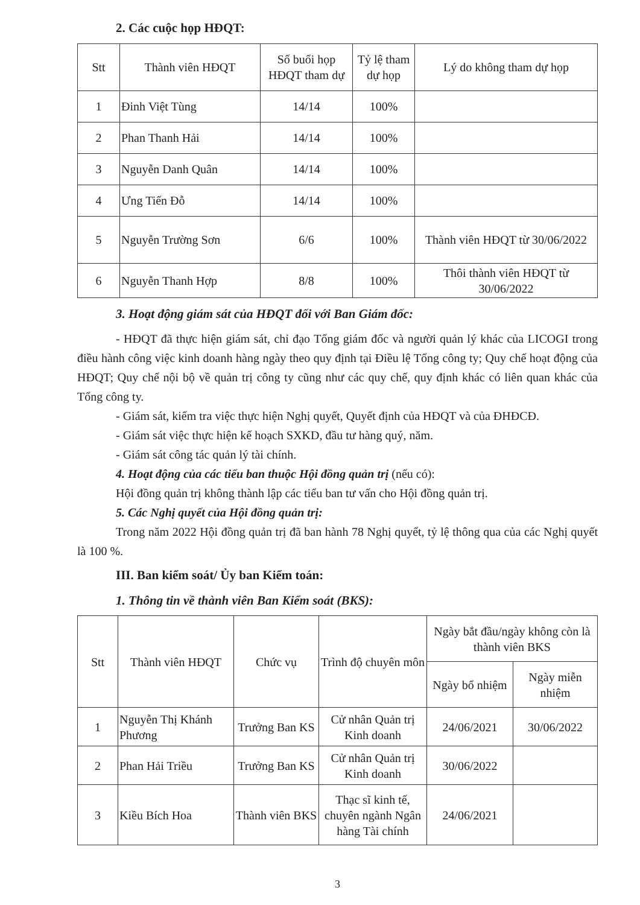2. Các cuộc họp HĐQT:
| Stt | Thành viên HĐQT | Số buổi họp HĐQT tham dự | Tỷ lệ tham dự họp | Lý do không tham dự họp |
| --- | --- | --- | --- | --- |
| 1 | Đinh Việt Tùng | 14/14 | 100% | |
| 2 | Phan Thanh Hải | 14/14 | 100% | |
| 3 | Nguyễn Danh Quân | 14/14 | 100% | |
| 4 | Ưng Tiến Đỗ | 14/14 | 100% | |
| 5 | Nguyễn Trường Sơn | 6/6 | 100% | Thành viên HĐQT từ 30/06/2022 |
| 6 | Nguyễn Thanh Hợp | 8/8 | 100% | Thôi thành viên HĐQT từ 30/06/2022 |
3. Hoạt động giám sát của HĐQT đối với Ban Giám đốc:
- HĐQT đã thực hiện giám sát, chỉ đạo Tổng giám đốc và người quản lý khác của LICOGI trong điều hành công việc kinh doanh hàng ngày theo quy định tại Điều lệ Tổng công ty; Quy chế hoạt động của HĐQT; Quy chế nội bộ về quản trị công ty cũng như các quy chế, quy định khác có liên quan khác của Tổng công ty.
- Giám sát, kiểm tra việc thực hiện Nghị quyết, Quyết định của HĐQT và của ĐHĐCĐ.
- Giám sát việc thực hiện kế hoạch SXKD, đầu tư hàng quý, năm.
- Giám sát công tác quản lý tài chính.
4. Hoạt động của các tiểu ban thuộc Hội đồng quản trị (nếu có):
Hội đồng quản trị không thành lập các tiểu ban tư vấn cho Hội đồng quản trị.
5. Các Nghị quyết của Hội đồng quản trị:
Trong năm 2022 Hội đồng quản trị đã ban hành 78 Nghị quyết, tỷ lệ thông qua của các Nghị quyết là 100 %.
III. Ban kiểm soát/ Ủy ban Kiểm toán:
1. Thông tin về thành viên Ban Kiểm soát (BKS):
| Stt | Thành viên HĐQT | Chức vụ | Trình độ chuyên môn | Ngày bắt đầu/ngày không còn là thành viên BKS | |
| --- | --- | --- | --- | --- | --- |
| | | | | Ngày bổ nhiệm | Ngày miễn nhiệm |
| 1 | Nguyễn Thị Khánh Phương | Trưởng Ban KS | Cử nhân Quản trị Kinh doanh | 24/06/2021 | 30/06/2022 |
| 2 | Phan Hải Triều | Trưởng Ban KS | Cử nhân Quản trị Kinh doanh | 30/06/2022 | |
| 3 | Kiều Bích Hoa | Thành viên BKS | Thạc sĩ kinh tế, chuyên ngành Ngân hàng Tài chính | 24/06/2021 | |
3